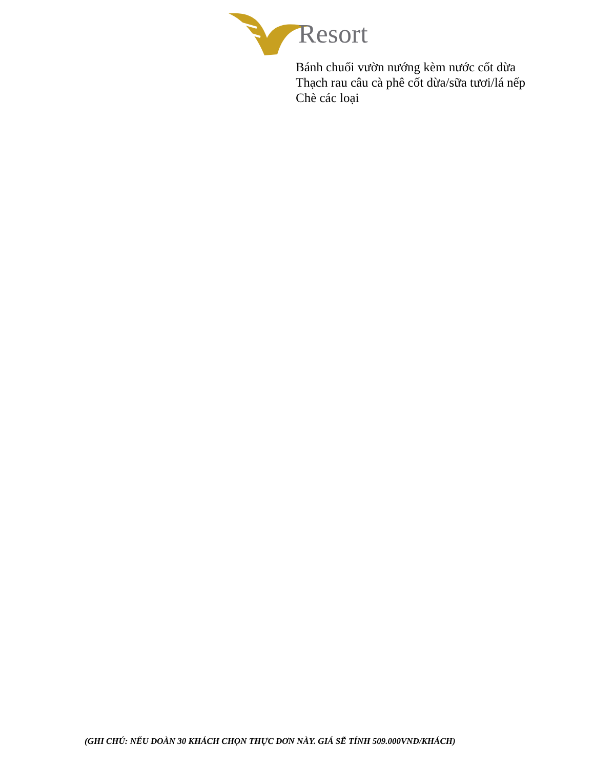Resort
Bánh chuối vườn nướng kèm nước cốt dừa
Thạch rau câu cà phê cốt dừa/sữa tươi/lá nếp
Chè các loại
(GHI CHÚ: NẾU ĐOÀN 30 KHÁCH CHỌN THỰC ĐƠN NÀY. GIÁ SẼ TÍNH 509.000VNĐ/KHÁCH)